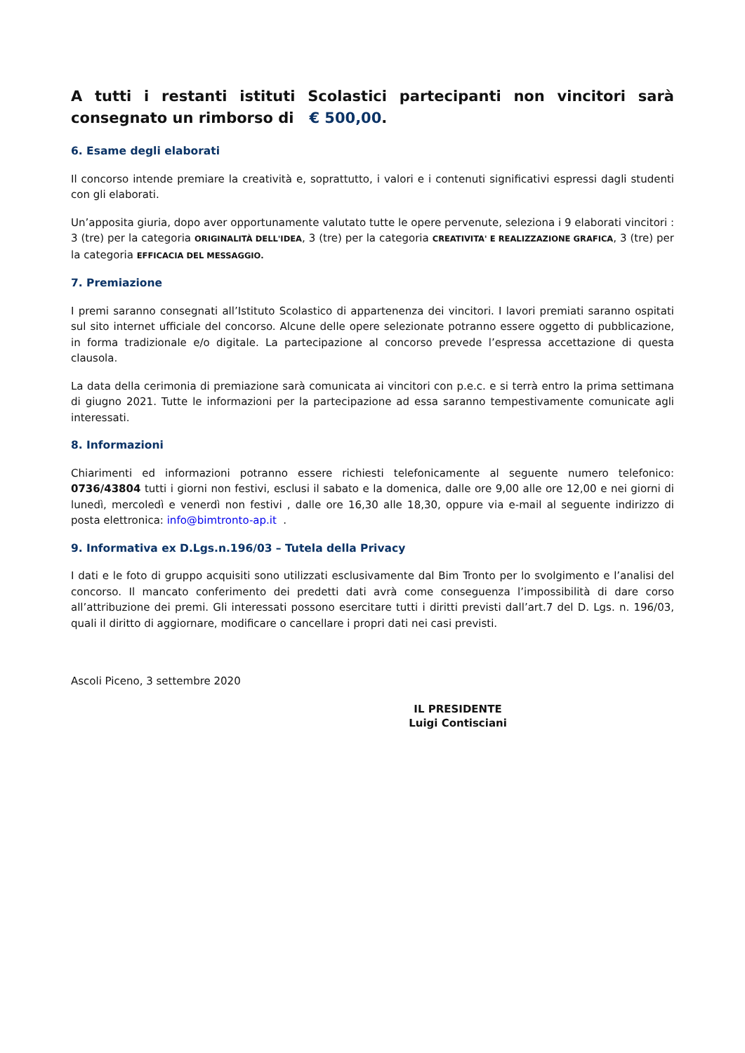A tutti i restanti istituti Scolastici partecipanti non vincitori sarà consegnato un rimborso di € 500,00.
6. Esame degli elaborati
Il concorso intende premiare la creatività e, soprattutto, i valori e i contenuti significativi espressi dagli studenti con gli elaborati.
Un’apposita giuria, dopo aver opportunamente valutato tutte le opere pervenute, seleziona i 9 elaborati vincitori : 3 (tre) per la categoria ORIGINALITÀ DELL'IDEA, 3 (tre) per la categoria CREATIVITA' E REALIZZAZIONE GRAFICA, 3 (tre) per la categoria EFFICACIA DEL MESSAGGIO.
7. Premiazione
I premi saranno consegnati all’Istituto Scolastico di appartenenza dei vincitori. I lavori premiati saranno ospitati sul sito internet ufficiale del concorso. Alcune delle opere selezionate potranno essere oggetto di pubblicazione, in forma tradizionale e/o digitale. La partecipazione al concorso prevede l’espressa accettazione di questa clausola.
La data della cerimonia di premiazione sarà comunicata ai vincitori con p.e.c. e si terrà entro la prima settimana di giugno 2021. Tutte le informazioni per la partecipazione ad essa saranno tempestivamente comunicate agli interessati.
8. Informazioni
Chiarimenti ed informazioni potranno essere richiesti telefonicamente al seguente numero telefonico: 0736/43804 tutti i giorni non festivi, esclusi il sabato e la domenica, dalle ore 9,00 alle ore 12,00 e nei giorni di lunedì, mercoledì e venerdì non festivi , dalle ore 16,30 alle 18,30, oppure via e-mail al seguente indirizzo di posta elettronica: info@bimtronto-ap.it .
9. Informativa ex D.Lgs.n.196/03 – Tutela della Privacy
I dati e le foto di gruppo acquisiti sono utilizzati esclusivamente dal Bim Tronto per lo svolgimento e l’analisi del concorso. Il mancato conferimento dei predetti dati avrà come conseguenza l’impossibilità di dare corso all’attribuzione dei premi. Gli interessati possono esercitare tutti i diritti previsti dall’art.7 del D. Lgs. n. 196/03, quali il diritto di aggiornare, modificare o cancellare i propri dati nei casi previsti.
Ascoli Piceno, 3 settembre 2020
IL PRESIDENTE
Luigi Contisciani